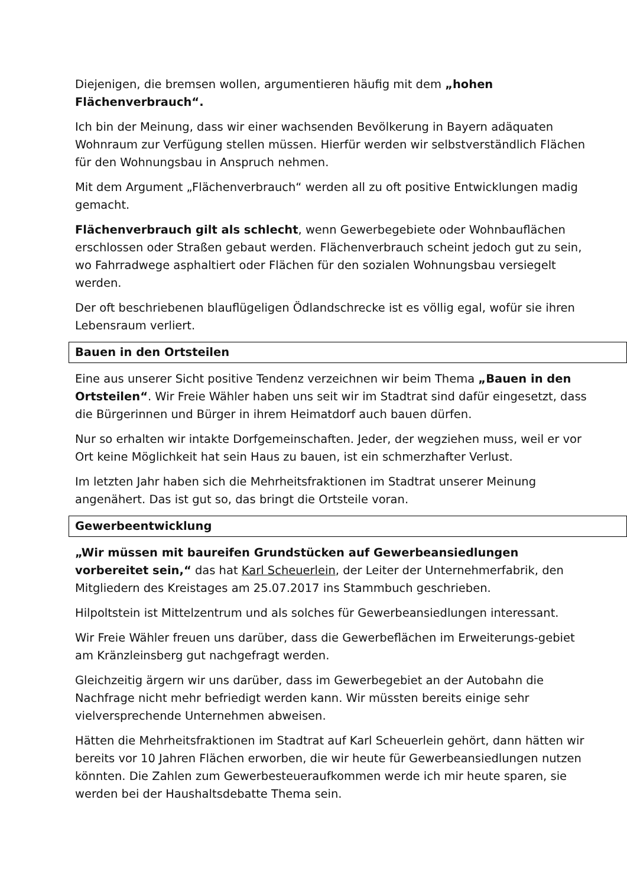Diejenigen, die bremsen wollen, argumentieren häufig mit dem „hohen Flächenverbrauch“.
Ich bin der Meinung, dass wir einer wachsenden Bevölkerung in Bayern adäquaten Wohnraum zur Verfügung stellen müssen. Hierfür werden wir selbstverständlich Flächen für den Wohnungsbau in Anspruch nehmen.
Mit dem Argument „Flächenverbrauch“ werden all zu oft positive Entwicklungen madig gemacht.
Flächenverbrauch gilt als schlecht, wenn Gewerbegebiete oder Wohnbauflächen erschlossen oder Straßen gebaut werden. Flächenverbrauch scheint jedoch gut zu sein, wo Fahrradwege asphaltiert oder Flächen für den sozialen Wohnungsbau versiegelt werden.
Der oft beschriebenen blauflügeligen Ödlandschrecke ist es völlig egal, wofür sie ihren Lebensraum verliert.
Bauen in den Ortsteilen
Eine aus unserer Sicht positive Tendenz verzeichnen wir beim Thema „Bauen in den Ortsteilen“. Wir Freie Wähler haben uns seit wir im Stadtrat sind dafür eingesetzt, dass die Bürgerinnen und Bürger in ihrem Heimatdorf auch bauen dürfen.
Nur so erhalten wir intakte Dorfgemeinschaften. Jeder, der wegziehen muss, weil er vor Ort keine Möglichkeit hat sein Haus zu bauen, ist ein schmerzhafter Verlust.
Im letzten Jahr haben sich die Mehrheitsfraktionen im Stadtrat unserer Meinung angenähert. Das ist gut so, das bringt die Ortsteile voran.
Gewerbeentwicklung
„Wir müssen mit baureifen Grundstücken auf Gewerbeansiedlungen vorbereitet sein,“ das hat Karl Scheuerlein, der Leiter der Unternehmerfabrik, den Mitgliedern des Kreistages am 25.07.2017 ins Stammbuch geschrieben.
Hilpoltstein ist Mittelzentrum und als solches für Gewerbeansiedlungen interessant.
Wir Freie Wähler freuen uns darüber, dass die Gewerbeflächen im Erweiterungs-gebiet am Kränzleinsberg gut nachgefragt werden.
Gleichzeitig ärgern wir uns darüber, dass im Gewerbegebiet an der Autobahn die Nachfrage nicht mehr befriedigt werden kann. Wir müssten bereits einige sehr vielversprechende Unternehmen abweisen.
Hätten die Mehrheitsfraktionen im Stadtrat auf Karl Scheuerlein gehört, dann hätten wir bereits vor 10 Jahren Flächen erworben, die wir heute für Gewerbeansiedlungen nutzen könnten. Die Zahlen zum Gewerbesteueraufkommen werde ich mir heute sparen, sie werden bei der Haushaltsdebatte Thema sein.